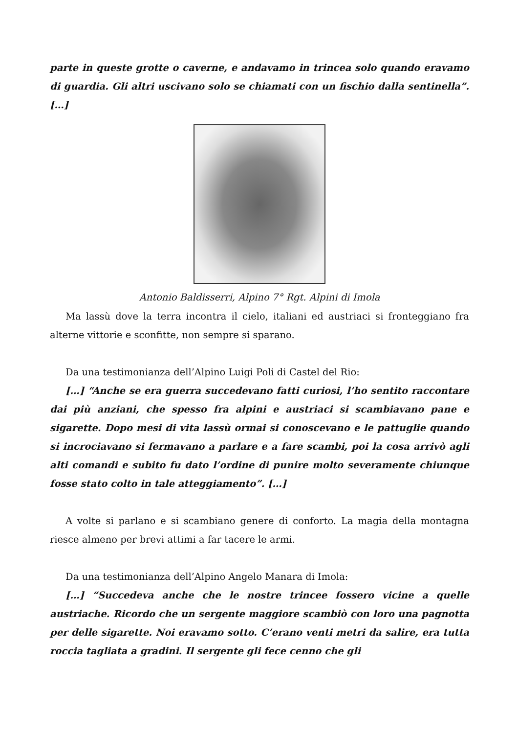parte in queste grotte o caverne, e andavamo in trincea solo quando eravamo di guardia. Gli altri uscivano solo se chiamati con un fischio dalla sentinella”. […]
Antonio Baldisserri, Alpino 7° Rgt. Alpini di Imola
Ma lassù dove la terra incontra il cielo, italiani ed austriaci si fronteggiano fra alterne vittorie e sconfitte, non sempre si sparano.
Da una testimonianza dell’Alpino Luigi Poli di Castel del Rio:
[…] “Anche se era guerra succedevano fatti curiosi, l’ho sentito raccontare dai più anziani, che spesso fra alpini e austriaci si scambiavano pane e sigarette. Dopo mesi di vita lassù ormai si conoscevano e le pattuglie quando si incrociavano si fermavano a parlare e a fare scambi, poi la cosa arrivò agli alti comandi e subito fu dato l’ordine di punire molto severamente chiunque fosse stato colto in tale atteggiamento”. […]
A volte si parlano e si scambiano genere di conforto. La magia della montagna riesce almeno per brevi attimi a far tacere le armi.
Da una testimonianza dell’Alpino Angelo Manara di Imola:
[…] “Succedeva anche che le nostre trincee fossero vicine a quelle austriache. Ricordo che un sergente maggiore scambiò con loro una pagnotta per delle sigarette. Noi eravamo sotto. C’erano venti metri da salire, era tutta roccia tagliata a gradini. Il sergente gli fece cenno che gli